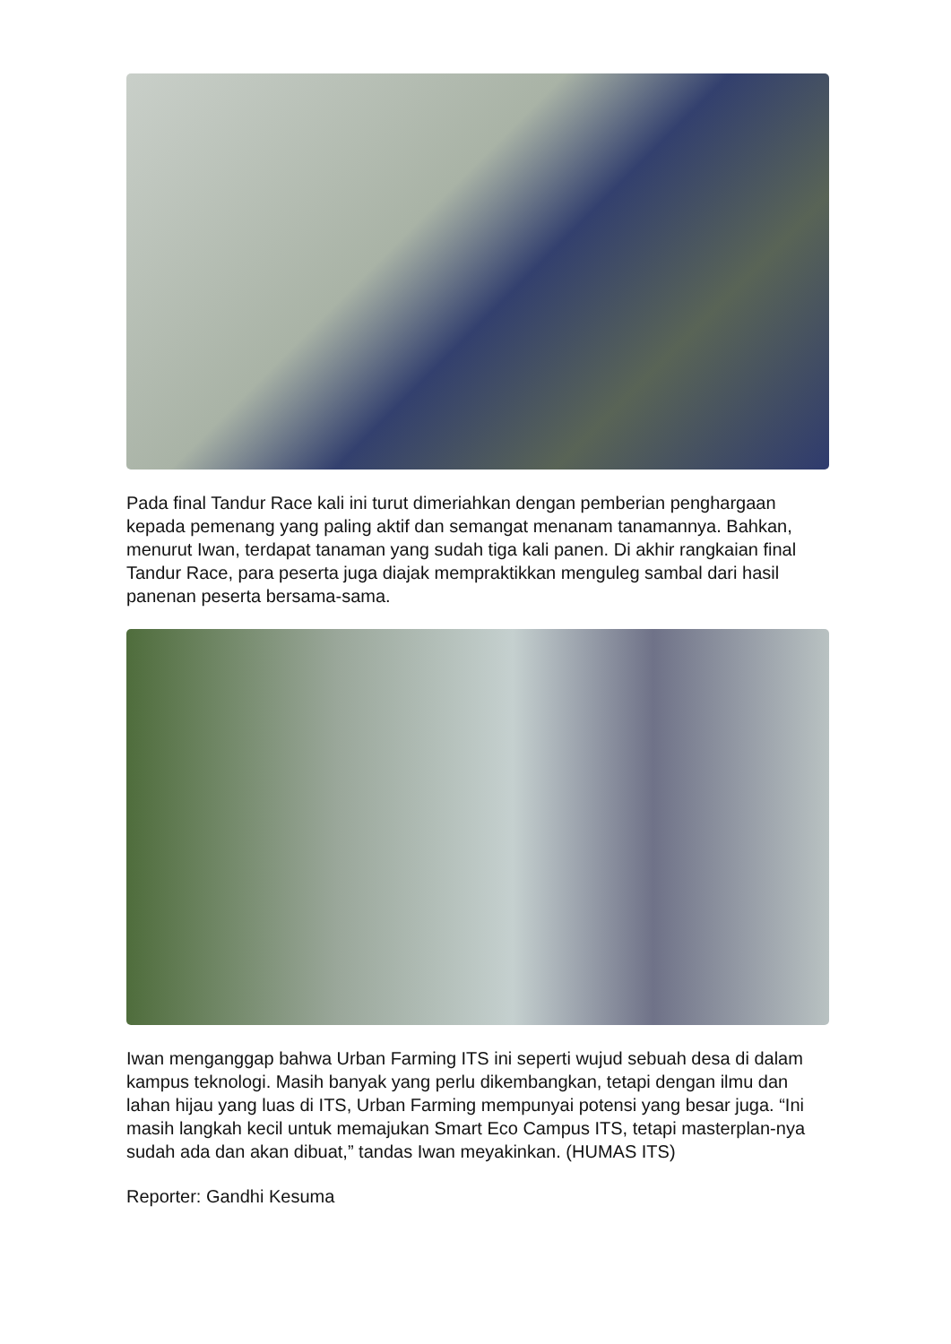Pada final Tandur Race kali ini turut dimeriahkan dengan pemberian penghargaan kepada pemenang yang paling aktif dan semangat menanam tanamannya. Bahkan, menurut Iwan, terdapat tanaman yang sudah tiga kali panen. Di akhir rangkaian final Tandur Race, para peserta juga diajak mempraktikkan menguleg sambal dari hasil panenan peserta bersama-sama.
Iwan menganggap bahwa Urban Farming ITS ini seperti wujud sebuah desa di dalam kampus teknologi. Masih banyak yang perlu dikembangkan, tetapi dengan ilmu dan lahan hijau yang luas di ITS, Urban Farming mempunyai potensi yang besar juga. “Ini masih langkah kecil untuk memajukan Smart Eco Campus ITS, tetapi masterplan-nya sudah ada dan akan dibuat,” tandas Iwan meyakinkan. (HUMAS ITS)
Reporter: Gandhi Kesuma